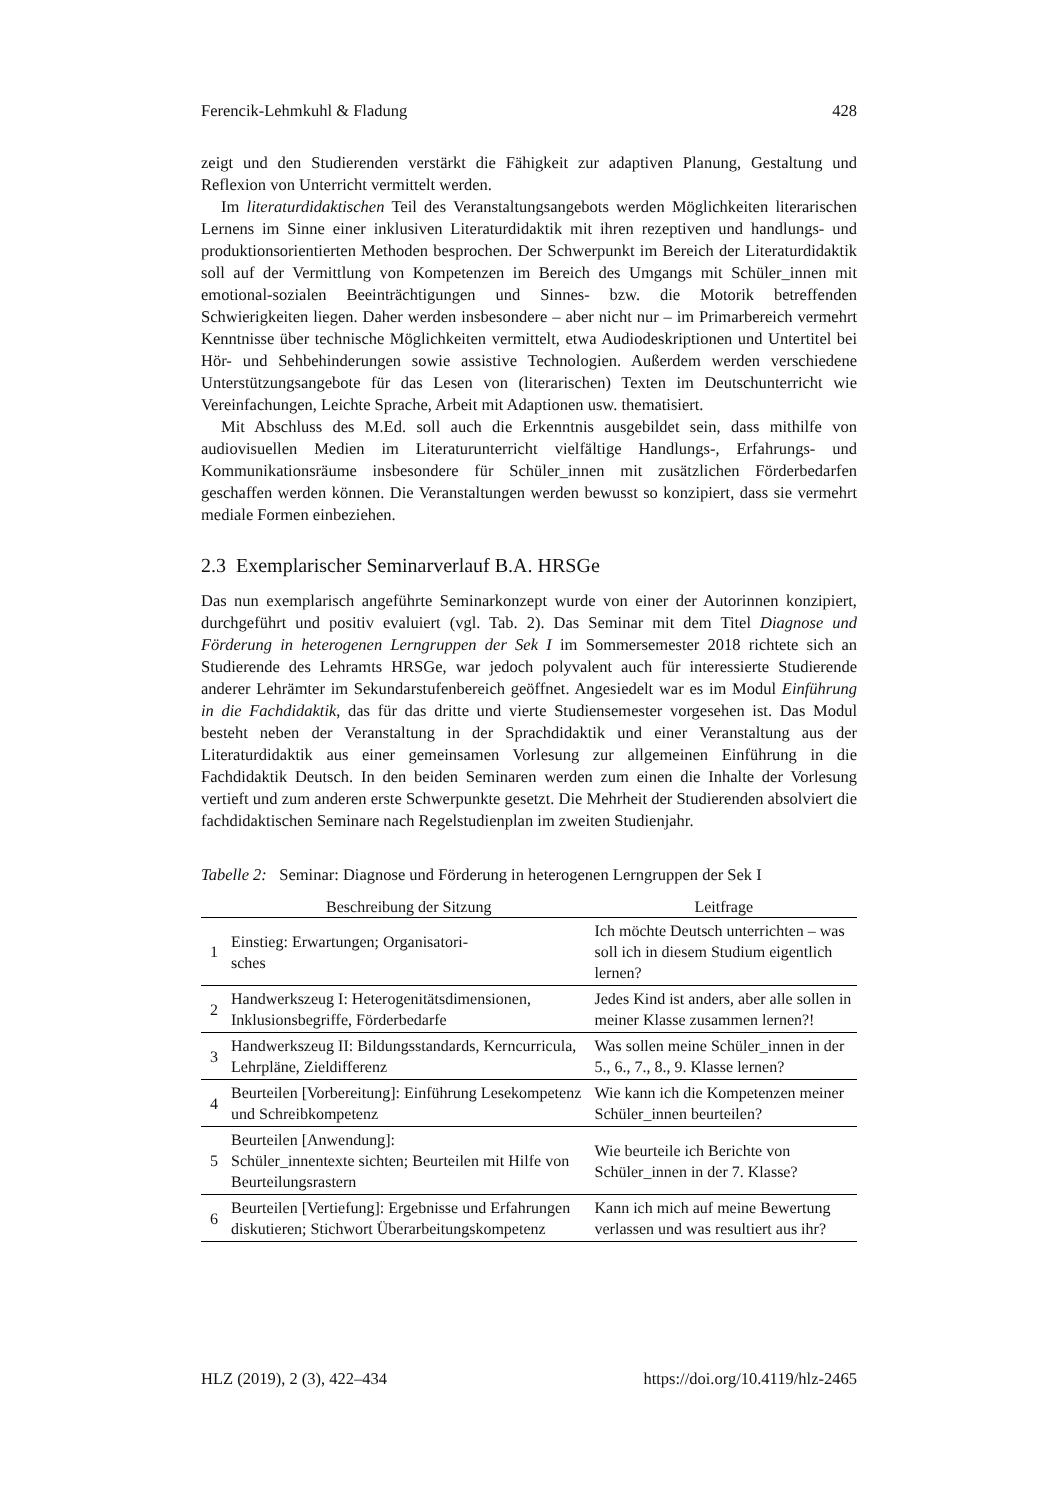Ferencik-Lehmkuhl & Fladung 428
zeigt und den Studierenden verstärkt die Fähigkeit zur adaptiven Planung, Gestaltung und Reflexion von Unterricht vermittelt werden.
Im literaturdidaktischen Teil des Veranstaltungsangebots werden Möglichkeiten literarischen Lernens im Sinne einer inklusiven Literaturdidaktik mit ihren rezeptiven und handlungs- und produktionsorientierten Methoden besprochen. Der Schwerpunkt im Bereich der Literaturdidaktik soll auf der Vermittlung von Kompetenzen im Bereich des Umgangs mit Schüler_innen mit emotional-sozialen Beeinträchtigungen und Sinnes- bzw. die Motorik betreffenden Schwierigkeiten liegen. Daher werden insbesondere – aber nicht nur – im Primarbereich vermehrt Kenntnisse über technische Möglichkeiten vermittelt, etwa Audiodeskriptionen und Untertitel bei Hör- und Sehbehinderungen sowie assistive Technologien. Außerdem werden verschiedene Unterstützungsangebote für das Lesen von (literarischen) Texten im Deutschunterricht wie Vereinfachungen, Leichte Sprache, Arbeit mit Adaptionen usw. thematisiert.
Mit Abschluss des M.Ed. soll auch die Erkenntnis ausgebildet sein, dass mithilfe von audiovisuellen Medien im Literaturunterricht vielfältige Handlungs-, Erfahrungs- und Kommunikationsräume insbesondere für Schüler_innen mit zusätzlichen Förderbedarfen geschaffen werden können. Die Veranstaltungen werden bewusst so konzipiert, dass sie vermehrt mediale Formen einbeziehen.
2.3 Exemplarischer Seminarverlauf B.A. HRSGe
Das nun exemplarisch angeführte Seminarkonzept wurde von einer der Autorinnen konzipiert, durchgeführt und positiv evaluiert (vgl. Tab. 2). Das Seminar mit dem Titel Diagnose und Förderung in heterogenen Lerngruppen der Sek I im Sommersemester 2018 richtete sich an Studierende des Lehramts HRSGe, war jedoch polyvalent auch für interessierte Studierende anderer Lehrämter im Sekundarstufenbereich geöffnet. Angesiedelt war es im Modul Einführung in die Fachdidaktik, das für das dritte und vierte Studiensemester vorgesehen ist. Das Modul besteht neben der Veranstaltung in der Sprachdidaktik und einer Veranstaltung aus der Literaturdidaktik aus einer gemeinsamen Vorlesung zur allgemeinen Einführung in die Fachdidaktik Deutsch. In den beiden Seminaren werden zum einen die Inhalte der Vorlesung vertieft und zum anderen erste Schwerpunkte gesetzt. Die Mehrheit der Studierenden absolviert die fachdidaktischen Seminare nach Regelstudienplan im zweiten Studienjahr.
Tabelle 2: Seminar: Diagnose und Förderung in heterogenen Lerngruppen der Sek I
| | Beschreibung der Sitzung | Leitfrage |
| --- | --- | --- |
| 1 | Einstieg: Erwartungen; Organisatori- sches | Ich möchte Deutsch unterrichten – was soll ich in diesem Studium eigentlich lernen? |
| 2 | Handwerkszeug I: Heterogenitätsdimensionen, Inklusionsbegriffe, Förderbedarfe | Jedes Kind ist anders, aber alle sollen in meiner Klasse zusammen lernen?! |
| 3 | Handwerkszeug II: Bildungsstandards, Kerncurricula, Lehrpläne, Zieldifferenz | Was sollen meine Schüler_innen in der 5., 6., 7., 8., 9. Klasse lernen? |
| 4 | Beurteilen [Vorbereitung]: Einführung Lesekompetenz und Schreibkompetenz | Wie kann ich die Kompetenzen meiner Schüler_innen beurteilen? |
| 5 | Beurteilen [Anwendung]: Schüler_innentexte sichten; Beurteilen mit Hilfe von Beurteilungsrastern | Wie beurteile ich Berichte von Schüler_innen in der 7. Klasse? |
| 6 | Beurteilen [Vertiefung]: Ergebnisse und Erfahrungen diskutieren; Stichwort Überarbeitungskompetenz | Kann ich mich auf meine Bewertung verlassen und was resultiert aus ihr? |
HLZ (2019), 2 (3), 422–434 https://doi.org/10.4119/hlz-2465